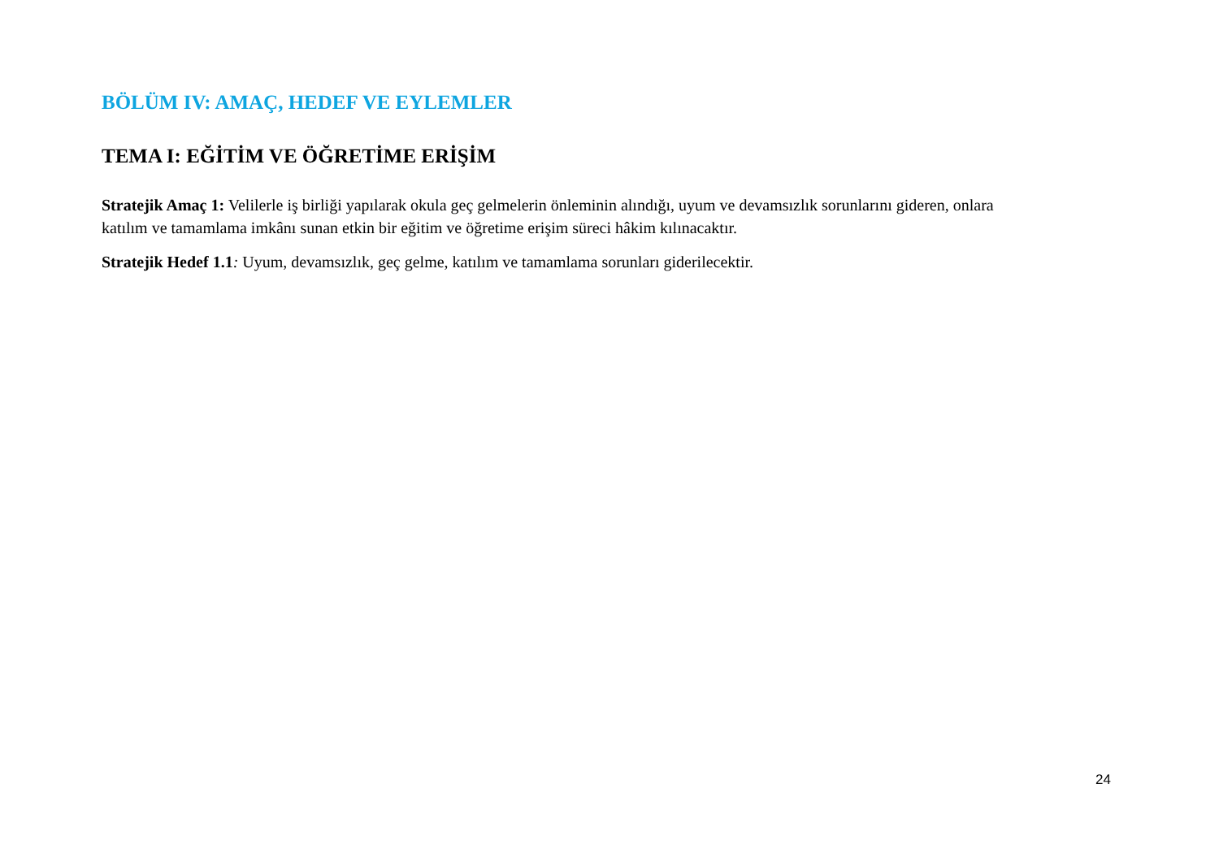BÖLÜM IV: AMAÇ, HEDEF VE EYLEMLER
TEMA I: EĞİTİM VE ÖĞRETİME ERİŞİM
Stratejik Amaç 1: Velilerle iş birliği yapılarak okula geç gelmelerin önleminin alındığı, uyum ve devamsızlık sorunlarını gideren, onlara katılım ve tamamlama imkânı sunan etkin bir eğitim ve öğretime erişim süreci hâkim kılınacaktır.
Stratejik Hedef 1.1: Uyum, devamsızlık, geç gelme, katılım ve tamamlama sorunları giderilecektir.
24